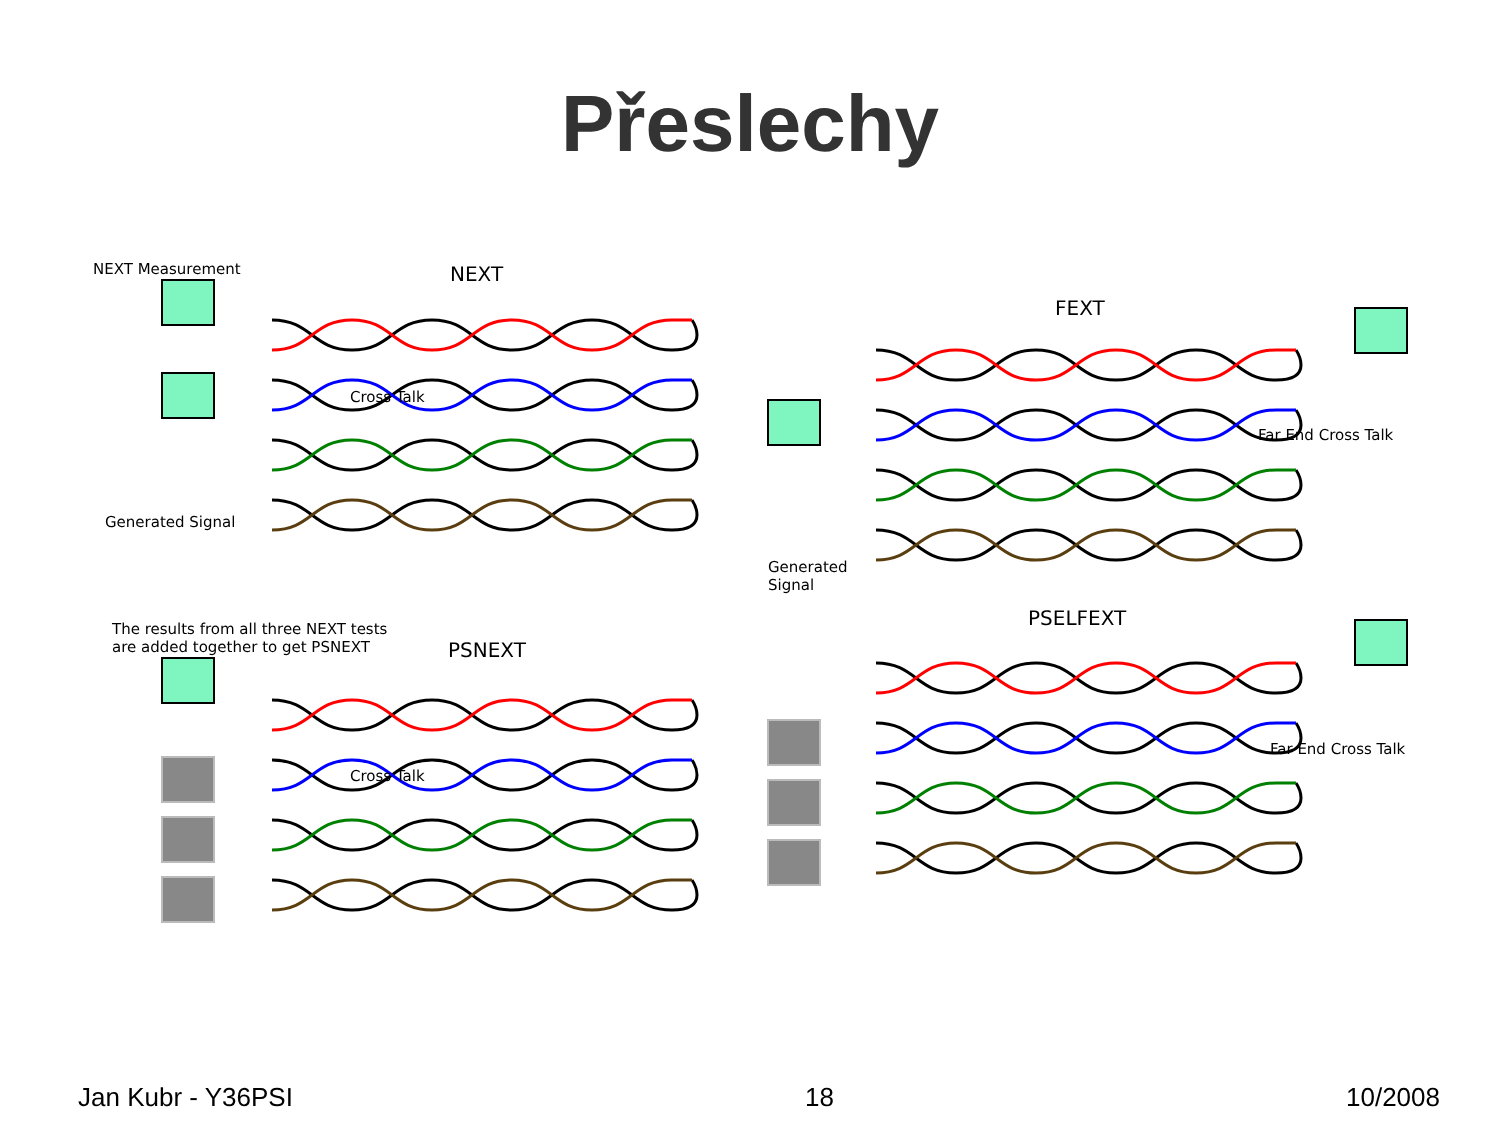Přeslechy
NEXT Measurement NEXT
Cross Talk
Generated Signal
FEXT
Far End Cross Talk
Generated
Signal
The results from all three NEXT tests
are added together to get PSNEXT
PSNEXT
Cross Talk
PSELFEXT
Far End Cross Talk
Jan Kubr - Y36PSI 18 10/2008